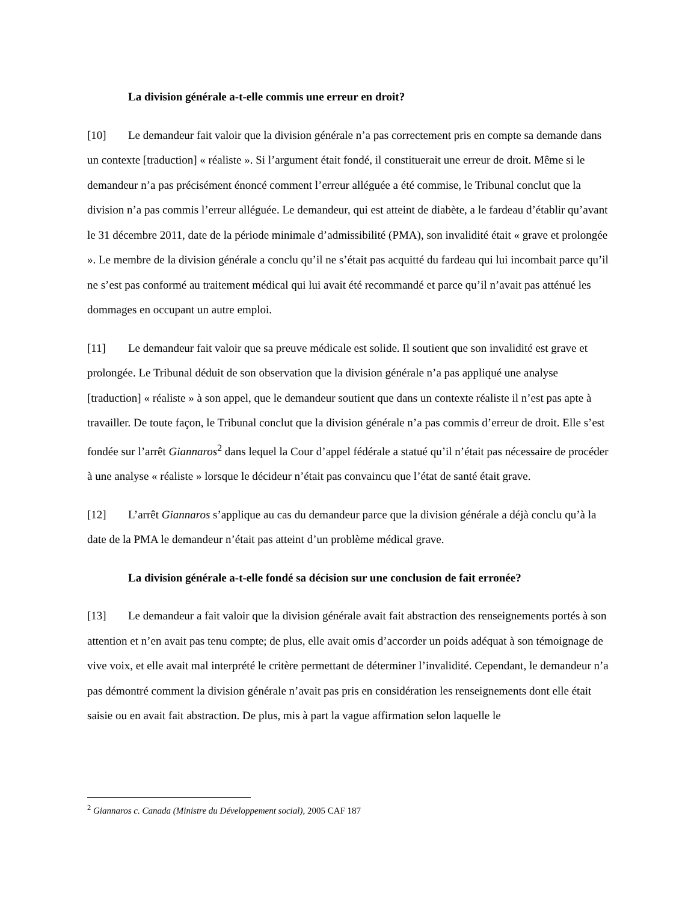La division générale a-t-elle commis une erreur en droit?
[10] Le demandeur fait valoir que la division générale n’a pas correctement pris en compte sa demande dans un contexte [traduction] « réaliste ». Si l’argument était fondé, il constituerait une erreur de droit. Même si le demandeur n’a pas précisément énoncé comment l’erreur alléguée a été commise, le Tribunal conclut que la division n’a pas commis l’erreur alléguée. Le demandeur, qui est atteint de diabète, a le fardeau d’établir qu’avant le 31 décembre 2011, date de la période minimale d’admissibilité (PMA), son invalidité était « grave et prolongée ». Le membre de la division générale a conclu qu’il ne s’était pas acquitté du fardeau qui lui incombait parce qu’il ne s’est pas conformé au traitement médical qui lui avait été recommandé et parce qu’il n’avait pas atténué les dommages en occupant un autre emploi.
[11] Le demandeur fait valoir que sa preuve médicale est solide. Il soutient que son invalidité est grave et prolongée. Le Tribunal déduit de son observation que la division générale n’a pas appliqué une analyse [traduction] « réaliste » à son appel, que le demandeur soutient que dans un contexte réaliste il n’est pas apte à travailler. De toute façon, le Tribunal conclut que la division générale n’a pas commis d’erreur de droit. Elle s’est fondée sur l’arrêt Giannaros<sup>2</sup> dans lequel la Cour d’appel fédérale a statué qu’il n’était pas nécessaire de procéder à une analyse « réaliste » lorsque le décideur n’était pas convaincu que l’état de santé était grave.
[12] L’arrêt Giannaros s’applique au cas du demandeur parce que la division générale a déjà conclu qu’à la date de la PMA le demandeur n’était pas atteint d’un problème médical grave.
La division générale a-t-elle fondé sa décision sur une conclusion de fait erronée?
[13] Le demandeur a fait valoir que la division générale avait fait abstraction des renseignements portés à son attention et n’en avait pas tenu compte; de plus, elle avait omis d’accorder un poids adéquat à son témoignage de vive voix, et elle avait mal interprété le critère permettant de déterminer l’invalidité. Cependant, le demandeur n’a pas démontré comment la division générale n’avait pas pris en considération les renseignements dont elle était saisie ou en avait fait abstraction. De plus, mis à part la vague affirmation selon laquelle le
<sup>2</sup> Giannaros c. Canada (Ministre du Développement social), 2005 CAF 187